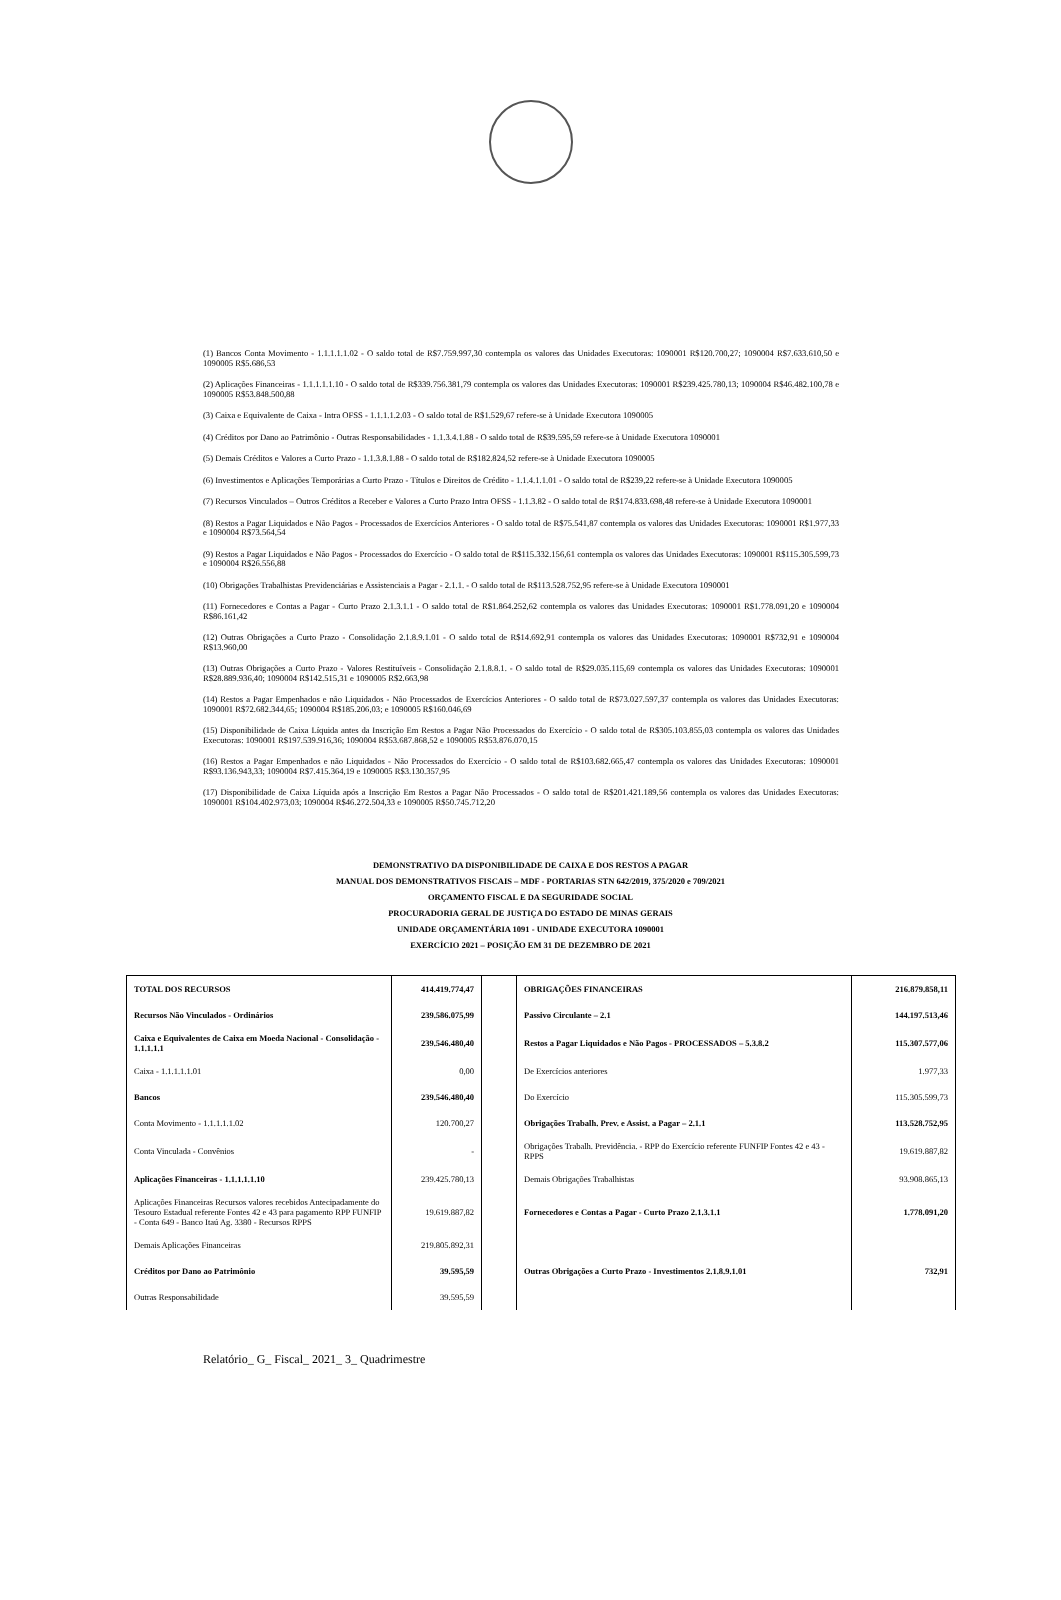(1) Bancos Conta Movimento - 1.1.1.1.1.02 - O saldo total de R$7.759.997,30 contempla os valores das Unidades Executoras: 1090001 R$120.700,27; 1090004 R$7.633.610,50 e 1090005 R$5.686,53
(2) Aplicações Financeiras - 1.1.1.1.1.10 - O saldo total de R$339.756.381,79 contempla os valores das Unidades Executoras: 1090001 R$239.425.780,13; 1090004 R$46.482.100,78 e 1090005 R$53.848.500,88
(3) Caixa e Equivalente de Caixa - Intra OFSS - 1.1.1.1.2.03 - O saldo total de R$1.529,67 refere-se à Unidade Executora 1090005
(4) Créditos por Dano ao Patrimônio - Outras Responsabilidades - 1.1.3.4.1.88 - O saldo total de R$39.595,59 refere-se à Unidade Executora 1090001
(5) Demais Créditos e Valores a Curto Prazo - 1.1.3.8.1.88 - O saldo total de R$182.824,52 refere-se à Unidade Executora 1090005
(6) Investimentos e Aplicações Temporárias a Curto Prazo - Títulos e Direitos de Crédito - 1.1.4.1.1.01 - O saldo total de R$239,22 refere-se à Unidade Executora 1090005
(7) Recursos Vinculados – Outros Créditos a Receber e Valores a Curto Prazo Intra OFSS - 1.1.3.82 - O saldo total de R$174.833.698,48 refere-se à Unidade Executora 1090001
(8) Restos a Pagar Liquidados e Não Pagos - Processados de Exercícios Anteriores - O saldo total de R$75.541,87 contempla os valores das Unidades Executoras: 1090001 R$1.977,33 e 1090004 R$73.564,54
(9) Restos a Pagar Liquidados e Não Pagos - Processados do Exercício - O saldo total de R$115.332.156,61 contempla os valores das Unidades Executoras: 1090001 R$115.305.599,73 e 1090004 R$26.556,88
(10) Obrigações Trabalhistas Previdenciárias e Assistenciais a Pagar - 2.1.1. - O saldo total de R$113.528.752,95 refere-se à Unidade Executora 1090001
(11) Fornecedores e Contas a Pagar - Curto Prazo 2.1.3.1.1 - O saldo total de R$1.864.252,62 contempla os valores das Unidades Executoras: 1090001 R$1.778.091,20 e 1090004 R$86.161,42
(12) Outras Obrigações a Curto Prazo - Consolidação 2.1.8.9.1.01 - O saldo total de R$14.692,91 contempla os valores das Unidades Executoras: 1090001 R$732,91 e 1090004 R$13.960,00
(13) Outras Obrigações a Curto Prazo - Valores Restituíveis - Consolidação 2.1.8.8.1. - O saldo total de R$29.035.115,69 contempla os valores das Unidades Executoras: 1090001 R$28.889.936,40; 1090004 R$142.515,31 e 1090005 R$2.663,98
(14) Restos a Pagar Empenhados e não Liquidados - Não Processados de Exercícios Anteriores - O saldo total de R$73.027.597,37 contempla os valores das Unidades Executoras: 1090001 R$72.682.344,65; 1090004 R$185.206,03; e 1090005 R$160.046,69
(15) Disponibilidade de Caixa Líquida antes da Inscrição Em Restos a Pagar Não Processados do Exercício - O saldo total de R$305.103.855,03 contempla os valores das Unidades Executoras: 1090001 R$197.539.916,36; 1090004 R$53.687.868,52 e 1090005 R$53.876.070,15
(16) Restos a Pagar Empenhados e não Liquidados - Não Processados do Exercício - O saldo total de R$103.682.665,47 contempla os valores das Unidades Executoras: 1090001 R$93.136.943,33; 1090004 R$7.415.364,19 e 1090005 R$3.130.357,95
(17) Disponibilidade de Caixa Líquida após a Inscrição Em Restos a Pagar Não Processados - O saldo total de R$201.421.189,56 contempla os valores das Unidades Executoras: 1090001 R$104.402.973,03; 1090004 R$46.272.504,33 e 1090005 R$50.745.712,20
DEMONSTRATIVO DA DISPONIBILIDADE DE CAIXA E DOS RESTOS A PAGAR
MANUAL DOS DEMONSTRATIVOS FISCAIS – MDF - PORTARIAS STN 642/2019, 375/2020 e 709/2021
ORÇAMENTO FISCAL E DA SEGURIDADE SOCIAL
PROCURADORIA GERAL DE JUSTIÇA DO ESTADO DE MINAS GERAIS
UNIDADE ORÇAMENTÁRIA 1091 - UNIDADE EXECUTORA 1090001
EXERCÍCIO 2021 – POSIÇÃO EM 31 DE DEZEMBRO DE 2021
| TOTAL DOS RECURSOS | 414.419.774,47 | | OBRIGAÇÕES FINANCEIRAS | 216.879.858,11 |
| Recursos Não Vinculados - Ordinários | 239.586.075,99 | | Passivo Circulante – 2.1 | 144.197.513,46 |
| Caixa e Equivalentes de Caixa em Moeda Nacional - Consolidação - 1.1.1.1.1 | 239.546.480,40 | | Restos a Pagar Liquidados e Não Pagos - PROCESSADOS – 5.3.8.2 | 115.307.577,06 |
| Caixa - 1.1.1.1.1.01 | 0,00 | | De Exercícios anteriores | 1.977,33 |
| Bancos | 239.546.480,40 | | Do Exercício | 115.305.599,73 |
| Conta Movimento - 1.1.1.1.1.02 | 120.700,27 | | Obrigações Trabalh. Prev. e Assist. a Pagar – 2.1.1 | 113.528.752,95 |
| Conta Vinculada - Convênios | - | | Obrigações Trabalh. Previdência. - RPP do Exercício referente FUNFIP Fontes 42 e 43 - RPPS | 19.619.887,82 |
| Aplicações Financeiras - 1.1.1.1.1.10 | 239.425.780,13 | | Demais Obrigações Trabalhistas | 93.908.865,13 |
| Aplicações Financeiras Recursos valores recebidos Antecipadamente do Tesouro Estadual referente Fontes 42 e 43 para pagamento RPP FUNFIP - Conta 649 - Banco Itaú Ag. 3380 - Recursos RPPS | 19.619.887,82 | | Fornecedores e Contas a Pagar - Curto Prazo 2.1.3.1.1 | 1.778.091,20 |
| Demais Aplicações Financeiras | 219.805.892,31 | | | |
| Créditos por Dano ao Patrimônio | 39.595,59 | | Outras Obrigações a Curto Prazo - Investimentos 2.1.8.9.1.01 | 732,91 |
| Outras Responsabilidade | 39.595,59 | | | |
Relatório_ G_ Fiscal_ 2021_ 3_ Quadrimestre